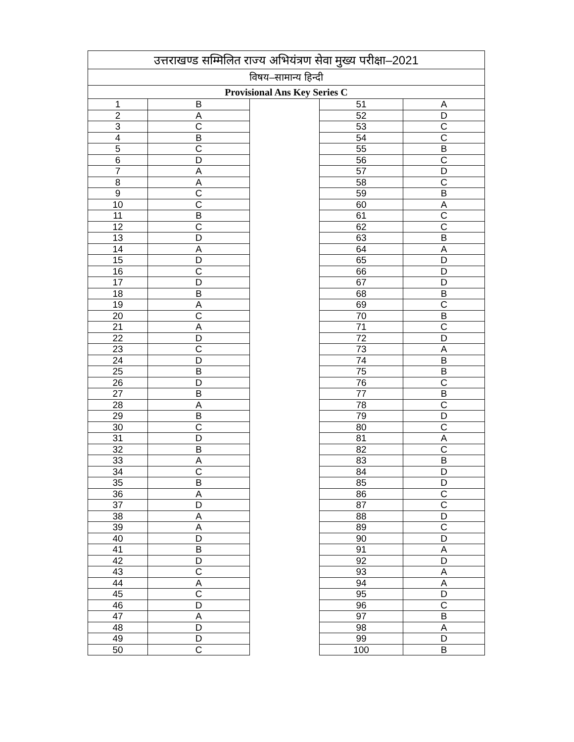| उत्तराखण्ड सम्मिलित राज्य अभियंत्रण सेवा मुख्य परीक्षा–2021 | | | | |
| विषय–सामान्य हिन्दी | | | | |
| Provisional Ans Key Series C | | | | |
| 1 | B | | 51 | A |
| 2 | A | | 52 | D |
| 3 | C | | 53 | C |
| 4 | B | | 54 | C |
| 5 | C | | 55 | B |
| 6 | D | | 56 | C |
| 7 | A | | 57 | D |
| 8 | A | | 58 | C |
| 9 | C | | 59 | B |
| 10 | C | | 60 | A |
| 11 | B | | 61 | C |
| 12 | C | | 62 | C |
| 13 | D | | 63 | B |
| 14 | A | | 64 | A |
| 15 | D | | 65 | D |
| 16 | C | | 66 | D |
| 17 | D | | 67 | D |
| 18 | B | | 68 | B |
| 19 | A | | 69 | C |
| 20 | C | | 70 | B |
| 21 | A | | 71 | C |
| 22 | D | | 72 | D |
| 23 | C | | 73 | A |
| 24 | D | | 74 | B |
| 25 | B | | 75 | B |
| 26 | D | | 76 | C |
| 27 | B | | 77 | B |
| 28 | A | | 78 | C |
| 29 | B | | 79 | D |
| 30 | C | | 80 | C |
| 31 | D | | 81 | A |
| 32 | B | | 82 | C |
| 33 | A | | 83 | B |
| 34 | C | | 84 | D |
| 35 | B | | 85 | D |
| 36 | A | | 86 | C |
| 37 | D | | 87 | C |
| 38 | A | | 88 | D |
| 39 | A | | 89 | C |
| 40 | D | | 90 | D |
| 41 | B | | 91 | A |
| 42 | D | | 92 | D |
| 43 | C | | 93 | A |
| 44 | A | | 94 | A |
| 45 | C | | 95 | D |
| 46 | D | | 96 | C |
| 47 | A | | 97 | B |
| 48 | D | | 98 | A |
| 49 | D | | 99 | D |
| 50 | C | | 100 | B |